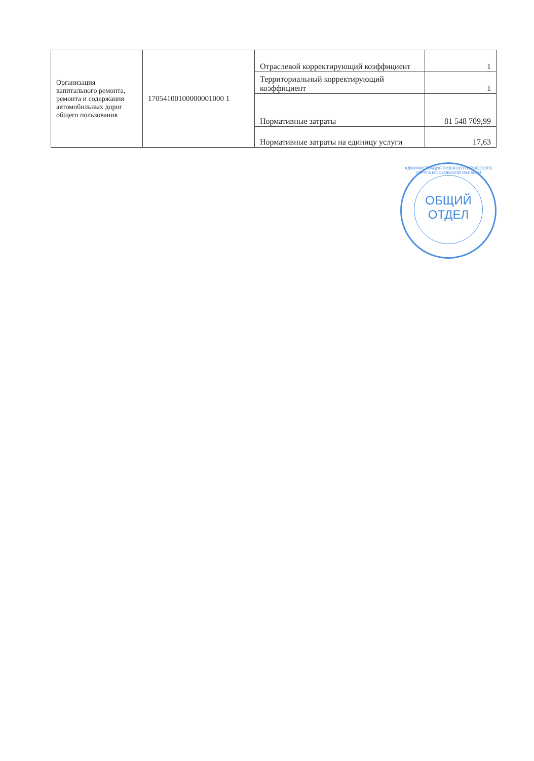| Организация капитального ремонта, ремонта и содержания автомобильных дорог общего пользования | 17054100100000001000 1 | Отраслевой корректирующий коэффициент | 1 |
| | | Территориальный корректирующий коэффициент | 1 |
| | | Нормативные затраты | 81 548 709,99 |
| | | Нормативные затраты на единицу услуги | 17,63 |
АДМИНИСТРАЦИЯ РУЗСКОГО ГОРОДСКОГО ОКРУГА МОСКОВСКОЙ ОБЛАСТИ
ОБЩИЙ
ОТДЕЛ